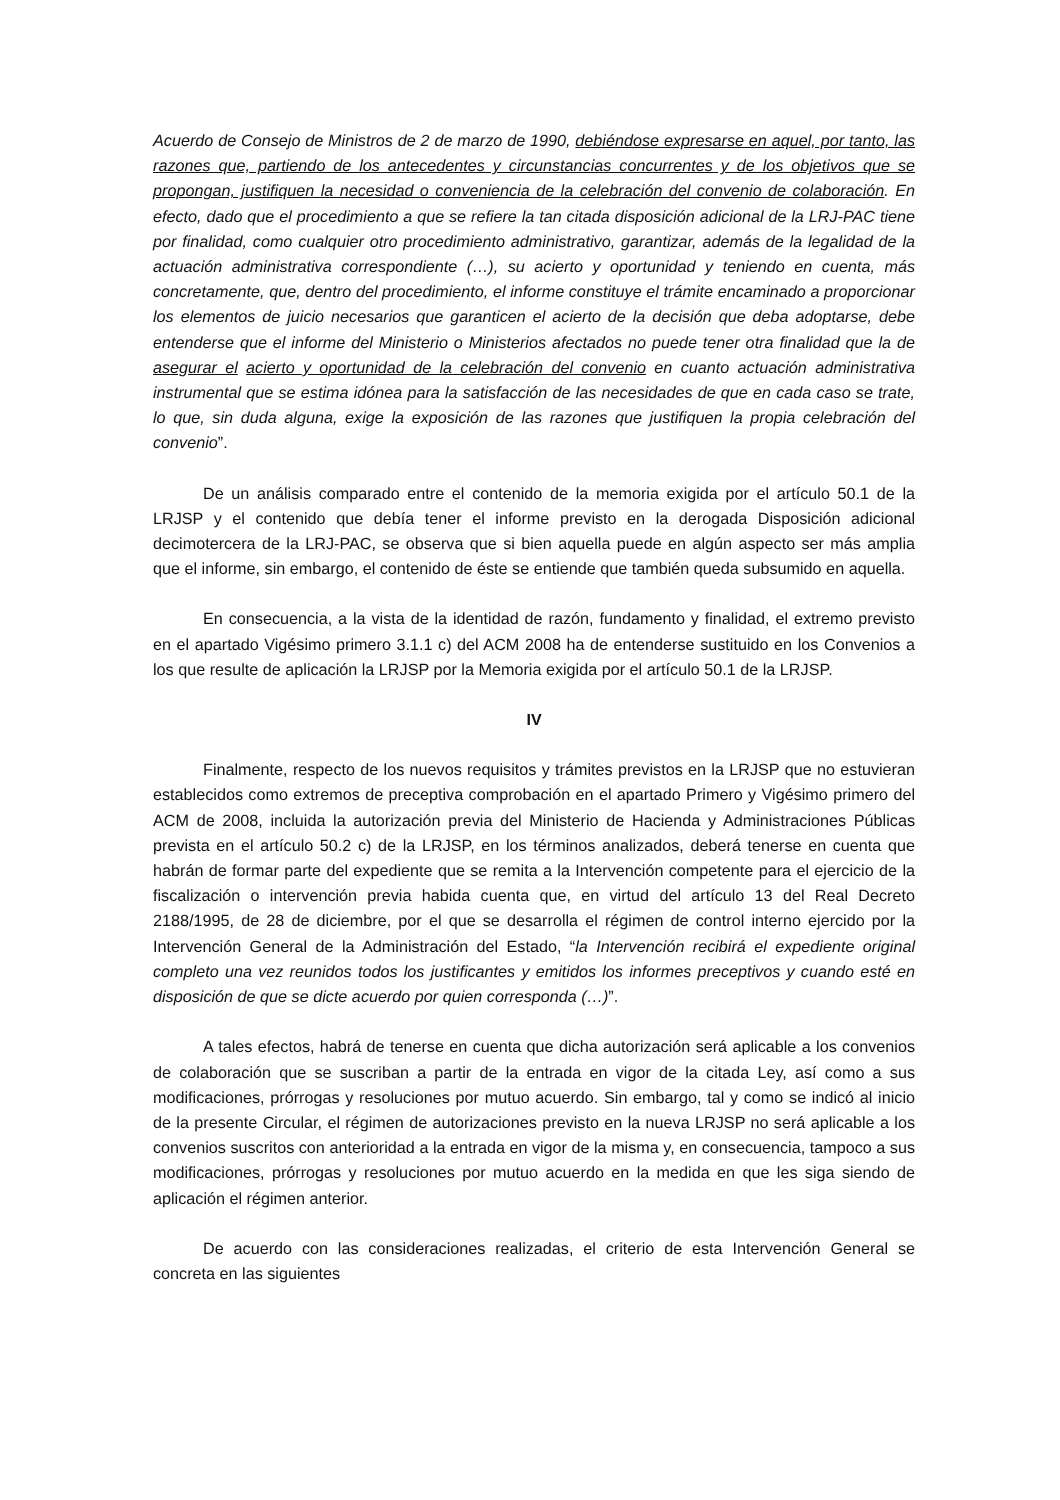Acuerdo de Consejo de Ministros de 2 de marzo de 1990, debiéndose expresarse en aquel, por tanto, las razones que, partiendo de los antecedentes y circunstancias concurrentes y de los objetivos que se propongan, justifiquen la necesidad o conveniencia de la celebración del convenio de colaboración. En efecto, dado que el procedimiento a que se refiere la tan citada disposición adicional de la LRJ-PAC tiene por finalidad, como cualquier otro procedimiento administrativo, garantizar, además de la legalidad de la actuación administrativa correspondiente (…), su acierto y oportunidad y teniendo en cuenta, más concretamente, que, dentro del procedimiento, el informe constituye el trámite encaminado a proporcionar los elementos de juicio necesarios que garanticen el acierto de la decisión que deba adoptarse, debe entenderse que el informe del Ministerio o Ministerios afectados no puede tener otra finalidad que la de asegurar el acierto y oportunidad de la celebración del convenio en cuanto actuación administrativa instrumental que se estima idónea para la satisfacción de las necesidades de que en cada caso se trate, lo que, sin duda alguna, exige la exposición de las razones que justifiquen la propia celebración del convenio”.
De un análisis comparado entre el contenido de la memoria exigida por el artículo 50.1 de la LRJSP y el contenido que debía tener el informe previsto en la derogada Disposición adicional decimotercera de la LRJ-PAC, se observa que si bien aquella puede en algún aspecto ser más amplia que el informe, sin embargo, el contenido de éste se entiende que también queda subsumido en aquella.
En consecuencia, a la vista de la identidad de razón, fundamento y finalidad, el extremo previsto en el apartado Vigésimo primero 3.1.1 c) del ACM 2008 ha de entenderse sustituido en los Convenios a los que resulte de aplicación la LRJSP por la Memoria exigida por el artículo 50.1 de la LRJSP.
IV
Finalmente, respecto de los nuevos requisitos y trámites previstos en la LRJSP que no estuvieran establecidos como extremos de preceptiva comprobación en el apartado Primero y Vigésimo primero del ACM de 2008, incluida la autorización previa del Ministerio de Hacienda y Administraciones Públicas prevista en el artículo 50.2 c) de la LRJSP, en los términos analizados, deberá tenerse en cuenta que habrán de formar parte del expediente que se remita a la Intervención competente para el ejercicio de la fiscalización o intervención previa habida cuenta que, en virtud del artículo 13 del Real Decreto 2188/1995, de 28 de diciembre, por el que se desarrolla el régimen de control interno ejercido por la Intervención General de la Administración del Estado, “la Intervención recibirá el expediente original completo una vez reunidos todos los justificantes y emitidos los informes preceptivos y cuando esté en disposición de que se dicte acuerdo por quien corresponda (…)”.
A tales efectos, habrá de tenerse en cuenta que dicha autorización será aplicable a los convenios de colaboración que se suscriban a partir de la entrada en vigor de la citada Ley, así como a sus modificaciones, prórrogas y resoluciones por mutuo acuerdo. Sin embargo, tal y como se indicó al inicio de la presente Circular, el régimen de autorizaciones previsto en la nueva LRJSP no será aplicable a los convenios suscritos con anterioridad a la entrada en vigor de la misma y, en consecuencia, tampoco a sus modificaciones, prórrogas y resoluciones por mutuo acuerdo en la medida en que les siga siendo de aplicación el régimen anterior.
De acuerdo con las consideraciones realizadas, el criterio de esta Intervención General se concreta en las siguientes